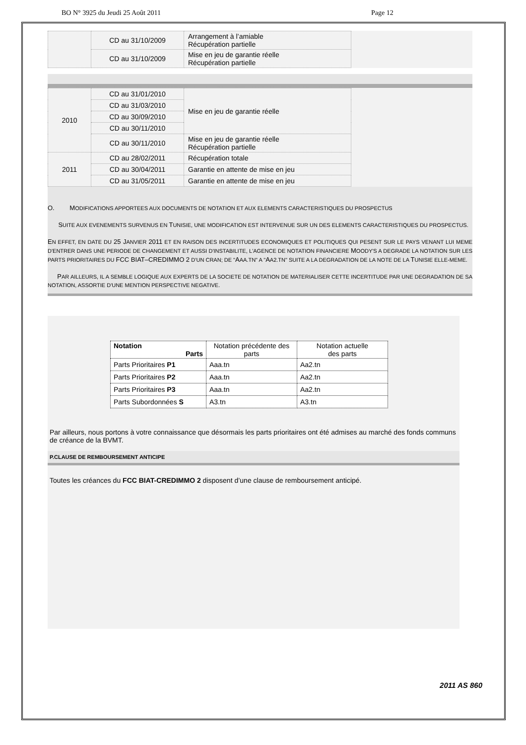BO N° 3925 du Jeudi 25 Août 2011 Page 12
| | CD au 31/10/2009 | Arrangement à l’amiable Récupération partielle | |
| | CD au 31/10/2009 | Mise en jeu de garantie réelle Récupération partielle | |
| 2010 | CD au 31/01/2010 | Mise en jeu de garantie réelle | |
| | CD au 31/03/2010 | | |
| | CD au 30/09/2010 | | |
| | CD au 30/11/2010 | | |
| | CD au 30/11/2010 | Mise en jeu de garantie réelle Récupération partielle | |
| 2011 | CD au 28/02/2011 | Récupération totale | |
| | CD au 30/04/2011 | Garantie en attente de mise en jeu | |
| | CD au 31/05/2011 | Garantie en attente de mise en jeu | |
O. MODIFICATIONS APPORTEES AUX DOCUMENTS DE NOTATION ET AUX ELEMENTS CARACTERISTIQUES DU PROSPECTUS
SUITE AUX EVENEMENTS SURVENUS EN TUNISIE, UNE MODIFICATION EST INTERVENUE SUR UN DES ELEMENTS CARACTERISTIQUES DU PROSPECTUS.
EN EFFET, EN DATE DU 25 JANVIER 2011 ET EN RAISON DES INCERTITUDES ECONOMIQUES ET POLITIQUES QUI PESENT SUR LE PAYS VENANT LUI MEME D'ENTRER DANS UNE PERIODE DE CHANGEMENT ET AUSSI D'INSTABILITE, L'AGENCE DE NOTATION FINANCIERE MOODY'S A DEGRADE LA NOTATION SUR LES PARTS PRIORITAIRES DU FCC BIAT–CREDIMMO 2 D’UN CRAN; DE "AAA.TN" A "AA2.TN" SUITE A LA DEGRADATION DE LA NOTE DE LA TUNISIE ELLE-MEME.
PAR AILLEURS, IL A SEMBLE LOGIQUE AUX EXPERTS DE LA SOCIETE DE NOTATION DE MATERIALISER CETTE INCERTITUDE PAR UNE DEGRADATION DE SA NOTATION, ASSORTIE D'UNE MENTION PERSPECTIVE NEGATIVE.
| Notation Parts | Notation précédente des parts | Notation actuelle des parts |
| Parts Prioritaires P1 | Aaa.tn | Aa2.tn |
| Parts Prioritaires P2 | Aaa.tn | Aa2.tn |
| Parts Prioritaires P3 | Aaa.tn | Aa2.tn |
| Parts Subordonnées S | A3.tn | A3.tn |
Par ailleurs, nous portons à votre connaissance que désormais les parts prioritaires ont été admises au marché des fonds communs de créance de la BVMT.
P.CLAUSE DE REMBOURSEMENT ANTICIPE
Toutes les créances du FCC BIAT-CREDIMMO 2 disposent d’une clause de remboursement anticipé.
2011 AS 860